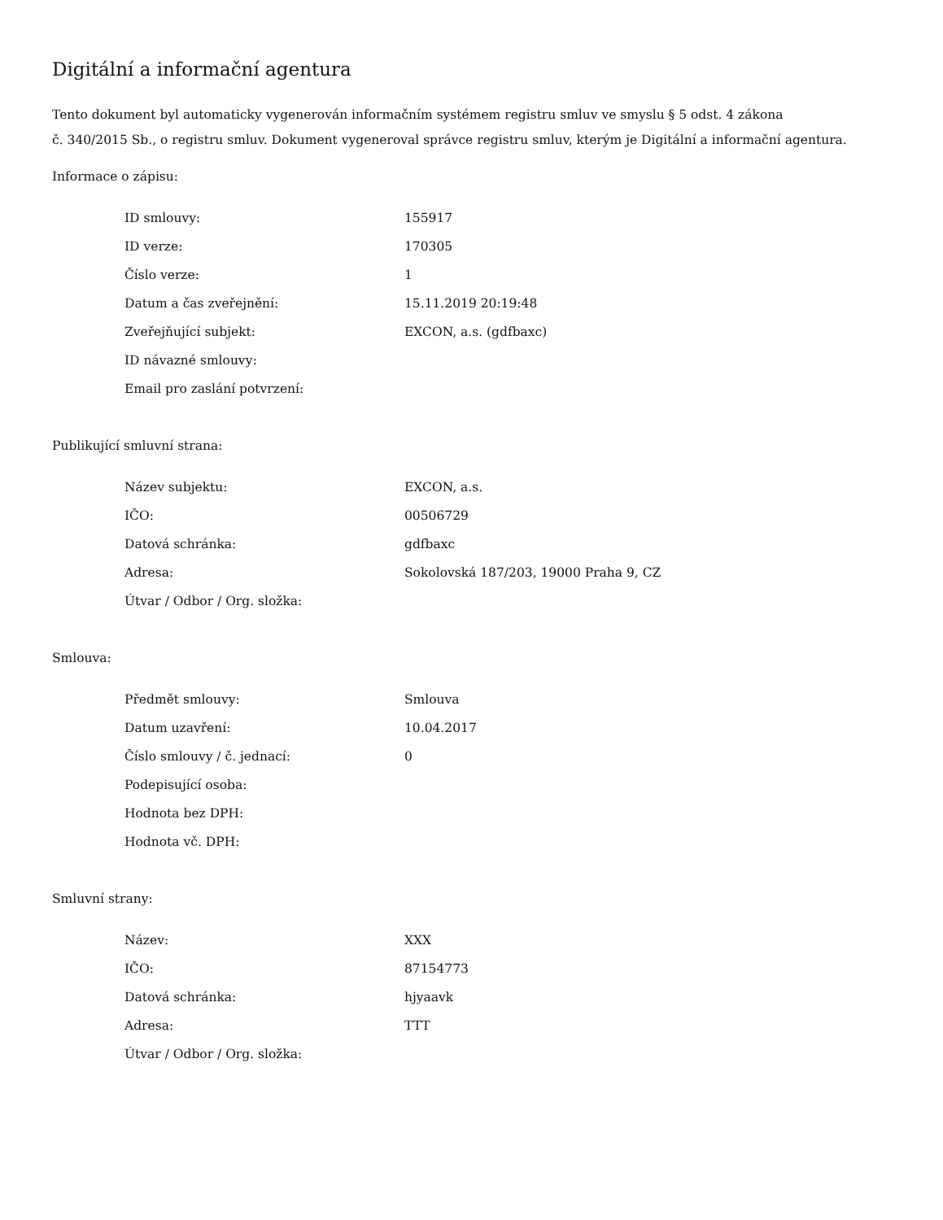Digitální a informační agentura
Tento dokument byl automaticky vygenerován informačním systémem registru smluv ve smyslu § 5 odst. 4 zákona
č. 340/2015 Sb., o registru smluv. Dokument vygeneroval správce registru smluv, kterým je Digitální a informační agentura.
Informace o zápisu:
| ID smlouvy: | 155917 |
| ID verze: | 170305 |
| Číslo verze: | 1 |
| Datum a čas zveřejnění: | 15.11.2019 20:19:48 |
| Zveřejňující subjekt: | EXCON, a.s. (gdfbaxc) |
| ID návazné smlouvy: | |
| Email pro zaslání potvrzení: | |
Publikující smluvní strana:
| Název subjektu: | EXCON, a.s. |
| IČO: | 00506729 |
| Datová schránka: | gdfbaxc |
| Adresa: | Sokolovská 187/203, 19000 Praha 9, CZ |
| Útvar / Odbor / Org. složka: | |
Smlouva:
| Předmět smlouvy: | Smlouva |
| Datum uzavření: | 10.04.2017 |
| Číslo smlouvy / č. jednací: | 0 |
| Podepisující osoba: | |
| Hodnota bez DPH: | |
| Hodnota vč. DPH: | |
Smluvní strany:
| Název: | XXX |
| IČO: | 87154773 |
| Datová schránka: | hjyaavk |
| Adresa: | TTT |
| Útvar / Odbor / Org. složka: | |